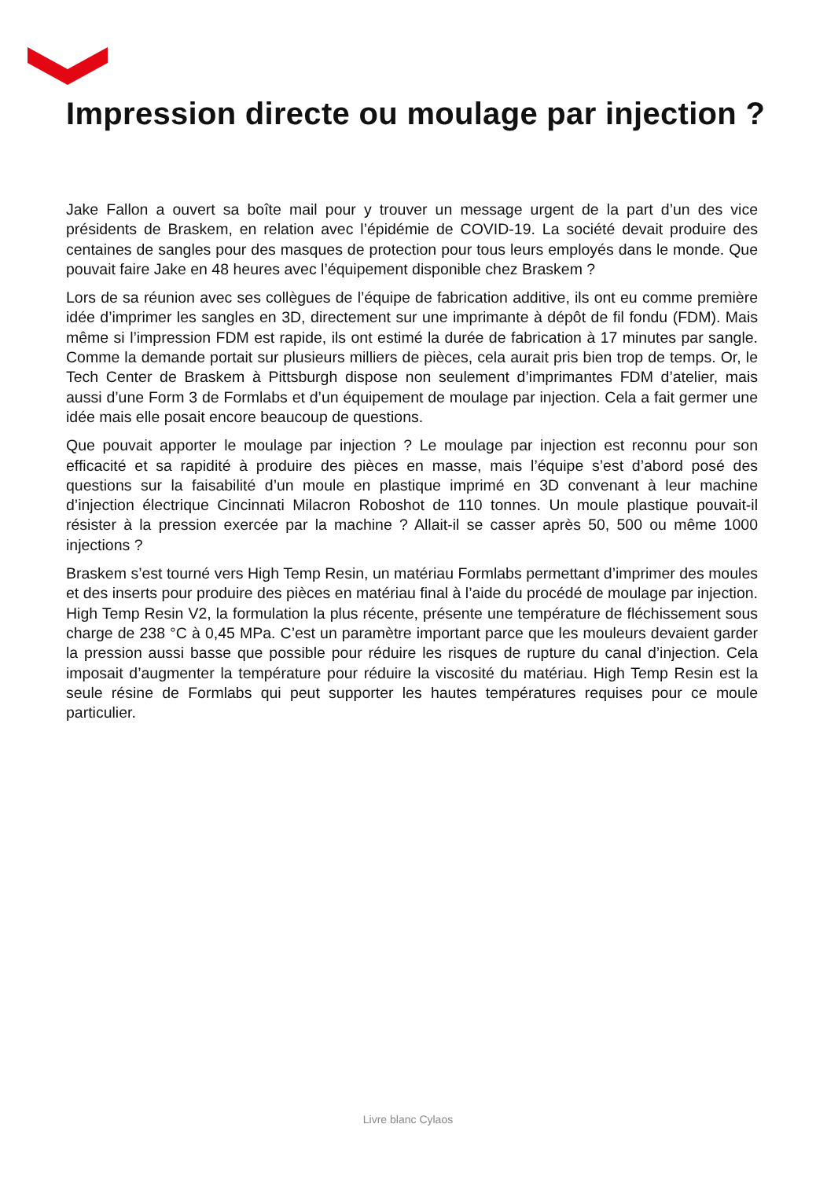Impression directe ou moulage par injection ?
Jake Fallon a ouvert sa boîte mail pour y trouver un message urgent de la part d’un des vice présidents de Braskem, en relation avec l’épidémie de COVID-19. La société devait produire des centaines de sangles pour des masques de protection pour tous leurs employés dans le monde. Que pouvait faire Jake en 48 heures avec l’équipement disponible chez Braskem ?
Lors de sa réunion avec ses collègues de l’équipe de fabrication additive, ils ont eu comme première idée d’imprimer les sangles en 3D, directement sur une imprimante à dépôt de fil fondu (FDM). Mais même si l’impression FDM est rapide, ils ont estimé la durée de fabrication à 17 minutes par sangle. Comme la demande portait sur plusieurs milliers de pièces, cela aurait pris bien trop de temps. Or, le Tech Center de Braskem à Pittsburgh dispose non seulement d’imprimantes FDM d’atelier, mais aussi d’une Form 3 de Formlabs et d’un équipement de moulage par injection. Cela a fait germer une idée mais elle posait encore beaucoup de questions.
Que pouvait apporter le moulage par injection ? Le moulage par injection est reconnu pour son efficacité et sa rapidité à produire des pièces en masse, mais l’équipe s’est d’abord posé des questions sur la faisabilité d’un moule en plastique imprimé en 3D convenant à leur machine d’injection électrique Cincinnati Milacron Roboshot de 110 tonnes. Un moule plastique pouvait-il résister à la pression exercée par la machine ? Allait-il se casser après 50, 500 ou même 1000 injections ?
Braskem s’est tourné vers High Temp Resin, un matériau Formlabs permettant d’imprimer des moules et des inserts pour produire des pièces en matériau final à l’aide du procédé de moulage par injection. High Temp Resin V2, la formulation la plus récente, présente une température de fléchissement sous charge de 238 °C à 0,45 MPa. C’est un paramètre important parce que les mouleurs devaient garder la pression aussi basse que possible pour réduire les risques de rupture du canal d’injection. Cela imposait d’augmenter la température pour réduire la viscosité du matériau. High Temp Resin est la seule résine de Formlabs qui peut supporter les hautes températures requises pour ce moule particulier.
Livre blanc Cylaos